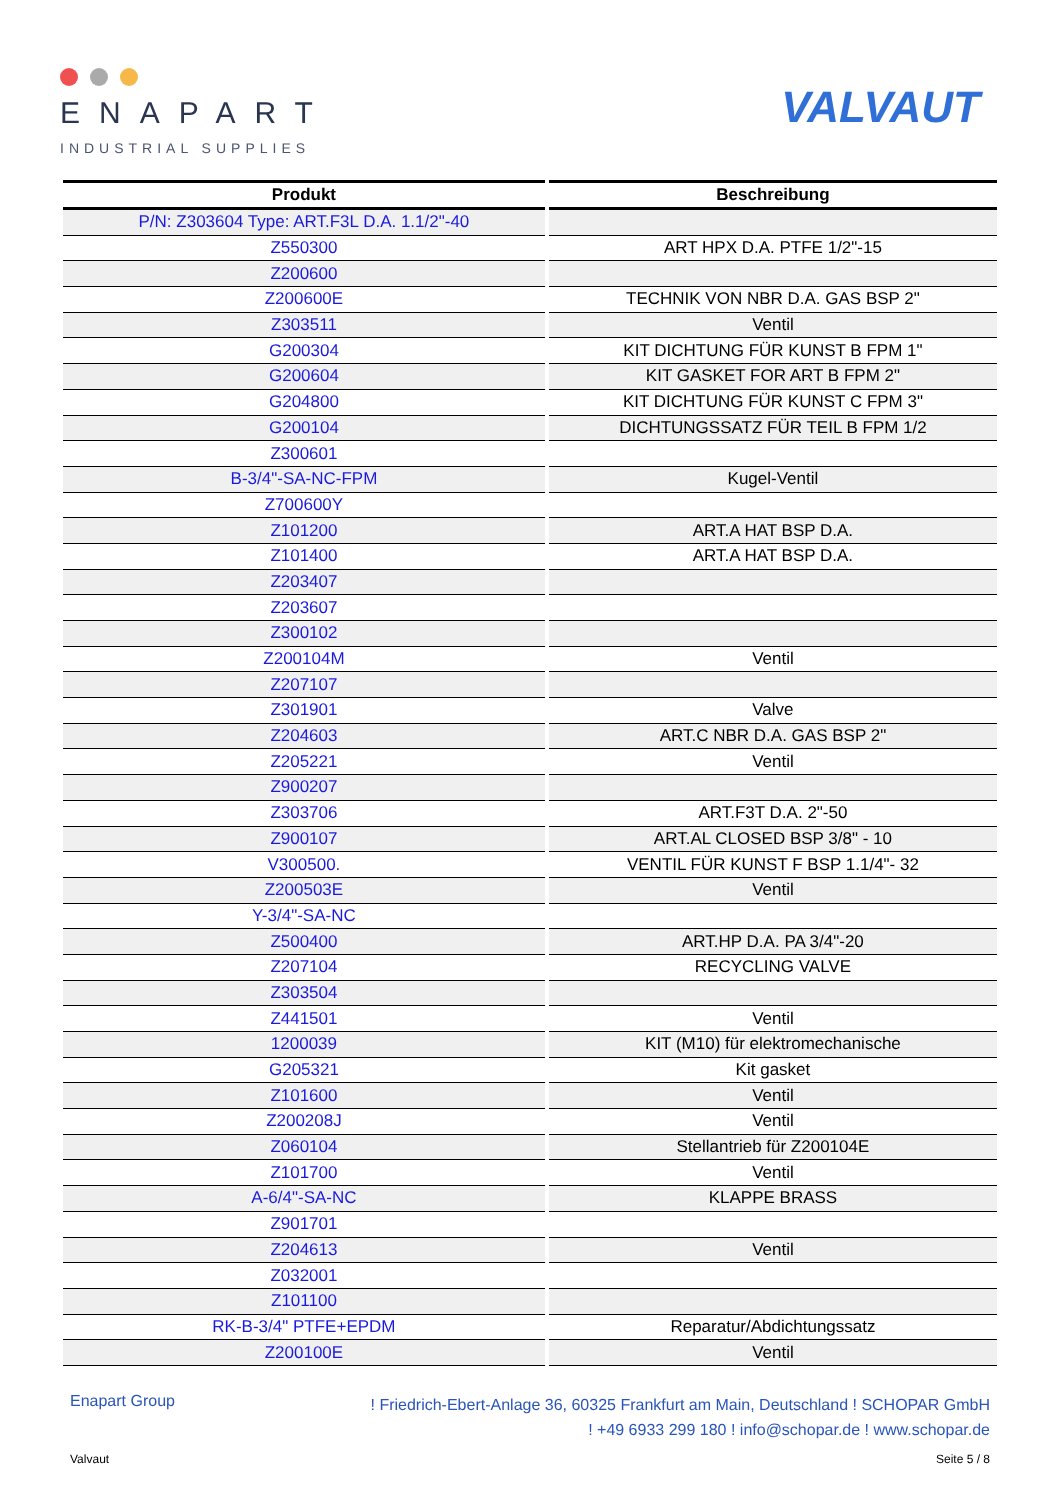ENAPART
INDUSTRIAL SUPPLIES
VALVAUT
| Produkt | Beschreibung |
| --- | --- |
| P/N: Z303604 Type: ART.F3L D.A. 1.1/2"-40 | |
| Z550300 | ART HPX D.A. PTFE 1/2"-15 |
| Z200600 | |
| Z200600E | TECHNIK VON NBR D.A. GAS BSP 2" |
| Z303511 | Ventil |
| G200304 | KIT DICHTUNG FÜR KUNST B FPM 1" |
| G200604 | KIT GASKET FOR ART B FPM 2" |
| G204800 | KIT DICHTUNG FÜR KUNST C FPM 3" |
| G200104 | DICHTUNGSSATZ FÜR TEIL B FPM 1/2 |
| Z300601 | |
| B-3/4"-SA-NC-FPM | Kugel-Ventil |
| Z700600Y | |
| Z101200 | ART.A HAT BSP D.A. |
| Z101400 | ART.A HAT BSP D.A. |
| Z203407 | |
| Z203607 | |
| Z300102 | |
| Z200104M | Ventil |
| Z207107 | |
| Z301901 | Valve |
| Z204603 | ART.C NBR D.A. GAS BSP 2" |
| Z205221 | Ventil |
| Z900207 | |
| Z303706 | ART.F3T D.A. 2"-50 |
| Z900107 | ART.AL CLOSED BSP 3/8" - 10 |
| V300500. | VENTIL FÜR KUNST F BSP 1.1/4"- 32 |
| Z200503E | Ventil |
| Y-3/4"-SA-NC | |
| Z500400 | ART.HP D.A. PA 3/4"-20 |
| Z207104 | RECYCLING VALVE |
| Z303504 | |
| Z441501 | Ventil |
| 1200039 | KIT (M10) für elektromechanische |
| G205321 | Kit gasket |
| Z101600 | Ventil |
| Z200208J | Ventil |
| Z060104 | Stellantrieb für Z200104E |
| Z101700 | Ventil |
| A-6/4"-SA-NC | KLAPPE BRASS |
| Z901701 | |
| Z204613 | Ventil |
| Z032001 | |
| Z101100 | |
| RK-B-3/4" PTFE+EPDM | Reparatur/Abdichtungssatz |
| Z200100E | Ventil |
Enapart Group
! Friedrich-Ebert-Anlage 36, 60325 Frankfurt am Main, Deutschland ! SCHOPAR GmbH
! +49 6933 299 180 ! info@schopar.de ! www.schopar.de
Valvaut Seite 5 / 8